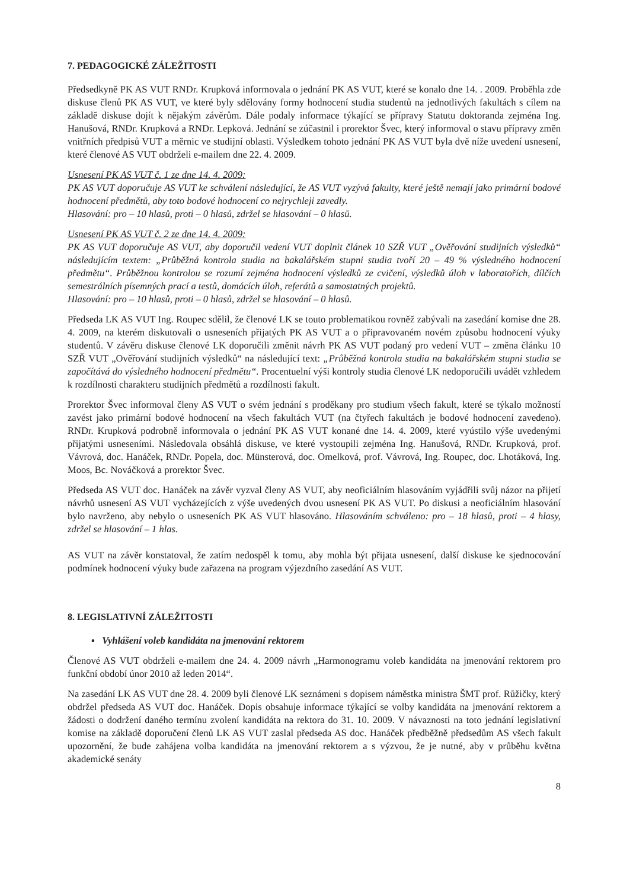7. PEDAGOGICKÉ ZÁLEŽITOSTI
Předsedkyně PK AS VUT RNDr. Krupková informovala o jednání PK AS VUT, které se konalo dne 14. . 2009. Proběhla zde diskuse členů PK AS VUT, ve které byly sdělovány formy hodnocení studia studentů na jednotlivých fakultách s cílem na základě diskuse dojít k nějakým závěrům. Dále podaly informace týkající se přípravy Statutu doktoranda zejména Ing. Hanušová, RNDr. Krupková a RNDr. Lepková. Jednání se zúčastnil i prorektor Švec, který informoval o stavu přípravy změn vnitřních předpisů VUT a měrnic ve studijní oblasti. Výsledkem tohoto jednání PK AS VUT byla dvě níže uvedení usnesení, které členové AS VUT obdrželi e-mailem dne 22. 4. 2009.
Usnesení PK AS VUT č. 1 ze dne 14. 4. 2009:
PK AS VUT doporučuje AS VUT ke schválení následující, že AS VUT vyzývá fakulty, které ještě nemají jako primární bodové hodnocení předmětů, aby toto bodové hodnocení co nejrychleji zavedly.
Hlasování: pro – 10 hlasů, proti – 0 hlasů, zdržel se hlasování – 0 hlasů.
Usnesení PK AS VUT č. 2 ze dne 14. 4. 2009:
PK AS VUT doporučuje AS VUT, aby doporučil vedení VUT doplnit článek 10 SZŘ VUT „Ověřování studijních výsledků“ následujícím textem: „Průběžná kontrola studia na bakalářském stupni studia tvoří 20 – 49 % výsledného hodnocení předmětu“. Průběžnou kontrolou se rozumí zejména hodnocení výsledků ze cvičení, výsledků úloh v laboratořích, dílčích semestrálních písemných prací a testů, domácích úloh, referátů a samostatných projektů.
Hlasování: pro – 10 hlasů, proti – 0 hlasů, zdržel se hlasování – 0 hlasů.
Předseda LK AS VUT Ing. Roupec sdělil, že členové LK se touto problematikou rovněž zabývali na zasedání komise dne 28. 4. 2009, na kterém diskutovali o usneseních přijatých PK AS VUT a o připravovaném novém způsobu hodnocení výuky studentů. V závěru diskuse členové LK doporučili změnit návrh PK AS VUT podaný pro vedení VUT – změna článku 10 SZŘ VUT „Ověřování studijních výsledků“ na následující text: „Průběžná kontrola studia na bakalářském stupni studia se započítává do výsledného hodnocení předmětu“. Procentuelní výši kontroly studia členové LK nedoporučili uvádět vzhledem k rozdílnosti charakteru studijních předmětů a rozdílnosti fakult.
Prorektor Švec informoval členy AS VUT o svém jednání s proděkany pro studium všech fakult, které se týkalo možností zavést jako primární bodové hodnocení na všech fakultách VUT (na čtyřech fakultách je bodové hodnocení zavedeno). RNDr. Krupková podrobně informovala o jednání PK AS VUT konané dne 14. 4. 2009, které vyústilo výše uvedenými přijatými usneseními. Následovala obsáhlá diskuse, ve které vystoupili zejména Ing. Hanušová, RNDr. Krupková, prof. Vávrová, doc. Hanáček, RNDr. Popela, doc. Münsterová, doc. Omelková, prof. Vávrová, Ing. Roupec, doc. Lhotáková, Ing. Moos, Bc. Nováčková a prorektor Švec.
Předseda AS VUT doc. Hanáček na závěr vyzval členy AS VUT, aby neoficiálním hlasováním vyjádřili svůj názor na přijetí návrhů usnesení AS VUT vycházejících z výše uvedených dvou usnesení PK AS VUT. Po diskusi a neoficiálním hlasování bylo navrženo, aby nebylo o usneseních PK AS VUT hlasováno. Hlasováním schváleno: pro – 18 hlasů, proti – 4 hlasy, zdržel se hlasování – 1 hlas.
AS VUT na závěr konstatoval, že zatím nedospěl k tomu, aby mohla být přijata usnesení, další diskuse ke sjednocování podmínek hodnocení výuky bude zařazena na program výjezdního zasedání AS VUT.
8. LEGISLATIVNÍ ZÁLEŽITOSTI
▪ Vyhlášení voleb kandidáta na jmenování rektorem
Členové AS VUT obdrželi e-mailem dne 24. 4. 2009 návrh „Harmonogramu voleb kandidáta na jmenování rektorem pro funkční období únor 2010 až leden 2014“.
Na zasedání LK AS VUT dne 28. 4. 2009 byli členové LK seznámeni s dopisem náměstka ministra ŠMT prof. Růžičky, který obdržel předseda AS VUT doc. Hanáček. Dopis obsahuje informace týkající se volby kandidáta na jmenování rektorem a žádosti o dodržení daného termínu zvolení kandidáta na rektora do 31. 10. 2009. V návaznosti na toto jednání legislativní komise na základě doporučení členů LK AS VUT zaslal předseda AS doc. Hanáček předběžně předsedům AS všech fakult upozornění, že bude zahájena volba kandidáta na jmenování rektorem a s výzvou, že je nutné, aby v průběhu května akademické senáty
8